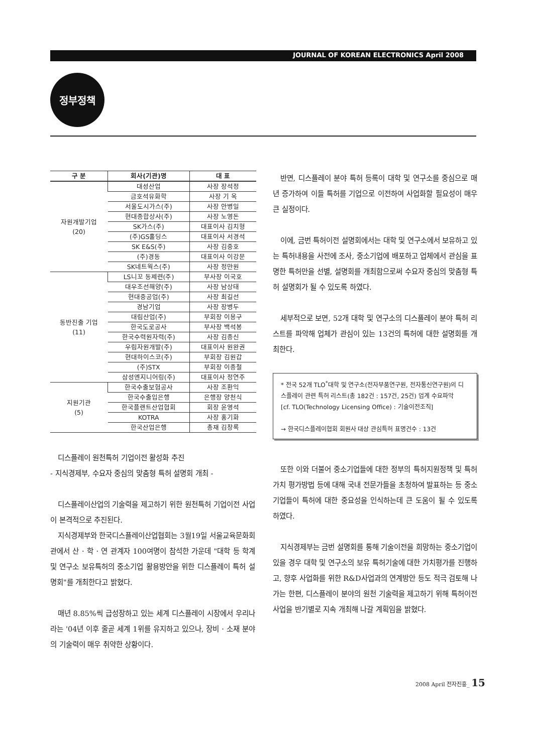JOURNAL OF KOREAN ELECTRONICS April 2008
정부정책
| 구 분 | 회사(기관)명 | 대 표 |
| --- | --- | --- |
| 자원개발기업 (20) | 대성산업 | 사장 장석정 |
| | 금호석유화학 | 사장 기 옥 |
| | 서울도시가스(주) | 사장 안병일 |
| | 현대종합상사(주) | 사장 노영돈 |
| | SK가스(주) | 대표이사 김치형 |
| | (주)GS홀딩스 | 대표이사 서경석 |
| | SK E&S(주) | 사장 김중호 |
| | (주)경동 | 대표이사 이강문 |
| | SK네트웍스(주) | 사장 정만원 |
| 동반진출 기업 (11) | LS니꼬 동제련(주) | 부사장 이국호 |
| | 대우조선해양(주) | 사장 남상태 |
| | 현대중공업(주) | 사장 최길선 |
| | 경남기업 | 사장 장병두 |
| | 대림산업(주) | 부회장 이용구 |
| | 한국도로공사 | 부사장 백석봉 |
| | 한국수력원자력(주) | 사장 김종신 |
| | 우림자원개발(주) | 대표이사 원완권 |
| | 현대하이스코(주) | 부회장 김원갑 |
| | (주)STX | 부회장 이종철 |
| | 삼성엔지니어링(주) | 대표이사 정연주 |
| 지원기관 (5) | 한국수출보험공사 | 사장 조환익 |
| | 한국수출입은행 | 은행장 양천식 |
| | 한국플랜트산업협회 | 회장 윤영석 |
| | KOTRA | 사장 홍기화 |
| | 한국산업은행 | 총재 김창록 |
디스플레이 원천특허 기업이전 활성화 추진
- 지식경제부, 수요자 중심의 맞춤형 특허 설명회 개최 -
디스플레이산업의 기술력을 제고하기 위한 원천특허 기업이전 사업이 본격적으로 추진된다.
지식경제부와 한국디스플레이산업협회는 3월19일 서울교육문화회관에서 산 · 학 · 연 관계자 100여명이 참석한 가운데 "대학 등 학계 및 연구소 보유특허의 중소기업 활용방안을 위한 디스플레이 특허 설명회"를 개최한다고 밝혔다.
매년 8.85%씩 급성장하고 있는 세계 디스플레이 시장에서 우리나라는 '04년 이후 줄곧 세계 1위를 유지하고 있으나, 장비 · 소재 분야의 기술력이 매우 취약한 상황이다.
반면, 디스플레이 분야 특허 등록이 대학 및 연구소를 중심으로 매년 증가하여 이들 특허를 기업으로 이전하여 사업화할 필요성이 매우 큰 실정이다.
이에, 금번 특허이전 설명회에서는 대학 및 연구소에서 보유하고 있는 특허내용을 사전에 조사, 중소기업에 배포하고 업체에서 관심을 표명한 특허만을 선별, 설명회를 개최함으로써 수요자 중심의 맞춤형 특허 설명회가 될 수 있도록 하였다.
세부적으로 보면, 52개 대학 및 연구소의 디스플레이 분야 특허 리스트를 파악해 업체가 관심이 있는 13건의 특허에 대한 설명회를 개최한다.
* 전국 52개 TLO<sup>*</sup>대학 및 연구소(전자부품연구원, 전자통신연구원)의 디스플레이 관련 특허 리스트(총 182건 : 157건, 25건) 업계 수요파악
[cf. TLO(Technology Licensing Office) : 기술이전조직]
→ 한국디스플레이협회 회원사 대상 관심특허 표명건수 : 13건
또한 이와 더불어 중소기업들에 대한 정부의 특허지원정책 및 특허가치 평가방법 등에 대해 국내 전문가들을 초청하여 발표하는 등 중소기업들이 특허에 대한 중요성을 인식하는데 큰 도움이 될 수 있도록 하였다.
지식경제부는 금번 설명회를 통해 기술이전을 희망하는 중소기업이 있을 경우 대학 및 연구소의 보유 특허기술에 대한 가치평가를 진행하고, 향후 사업화를 위한 R&D사업과의 연계방안 등도 적극 검토해 나가는 한편, 디스플레이 분야의 원천 기술력을 제고하기 위해 특허이전 사업을 반기별로 지속 개최해 나갈 계획임을 밝혔다.
2008 April 전자진흥_ 15